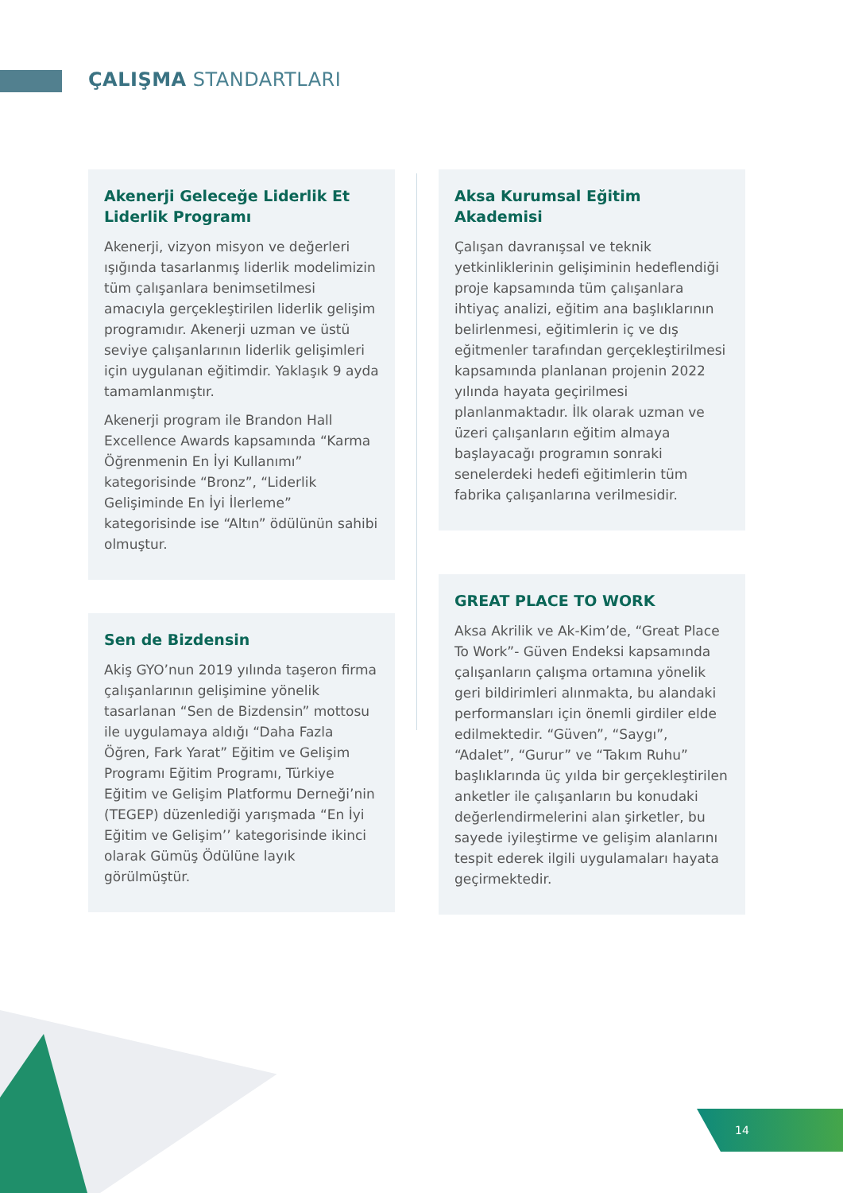ÇALIŞMA STANDARTLARI
Akenerji Geleceğe Liderlik Et Liderlik Programı
Akenerji, vizyon misyon ve değerleri ışığında tasarlanmış liderlik modelimizin tüm çalışanlara benimsetilmesi amacıyla gerçekleştirilen liderlik gelişim programıdır. Akenerji uzman ve üstü seviye çalışanlarının liderlik gelişimleri için uygulanan eğitimdir. Yaklaşık 9 ayda tamamlanmıştır.
Akenerji program ile Brandon Hall Excellence Awards kapsamında “Karma Öğrenmenin En İyi Kullanımı” kategorisinde “Bronz”, “Liderlik Gelişiminde En İyi İlerleme” kategorisinde ise “Altın” ödülünün sahibi olmuştur.
Sen de Bizdensin
Akiş GYO’nun 2019 yılında taşeron firma çalışanlarının gelişimine yönelik tasarlanan “Sen de Bizdensin” mottosu ile uygulamaya aldığı “Daha Fazla Öğren, Fark Yarat” Eğitim ve Gelişim Programı Eğitim Programı, Türkiye Eğitim ve Gelişim Platformu Derneği’nin (TEGEP) düzenlediği yarışmada “En İyi Eğitim ve Gelişim’’ kategorisinde ikinci olarak Gümüş Ödülüne layık görülmüştür.
Aksa Kurumsal Eğitim Akademisi
Çalışan davranışsal ve teknik yetkinliklerinin gelişiminin hedeflendiği proje kapsamında tüm çalışanlara ihtiyaç analizi, eğitim ana başlıklarının belirlenmesi, eğitimlerin iç ve dış eğitmenler tarafından gerçekleştirilmesi kapsamında planlanan projenin 2022 yılında hayata geçirilmesi planlanmaktadır. İlk olarak uzman ve üzeri çalışanların eğitim almaya başlayacağı programın sonraki senelerdeki hedefi eğitimlerin tüm fabrika çalışanlarına verilmesidir.
GREAT PLACE TO WORK
Aksa Akrilik ve Ak-Kim’de, “Great Place To Work”- Güven Endeksi kapsamında çalışanların çalışma ortamına yönelik geri bildirimleri alınmakta, bu alandaki performansları için önemli girdiler elde edilmektedir. “Güven”, “Saygı”, “Adalet”, “Gurur” ve “Takım Ruhu” başlıklarında üç yılda bir gerçekleştirilen anketler ile çalışanların bu konudaki değerlendirmelerini alan şirketler, bu sayede iyileştirme ve gelişim alanlarını tespit ederek ilgili uygulamaları hayata geçirmektedir.
14